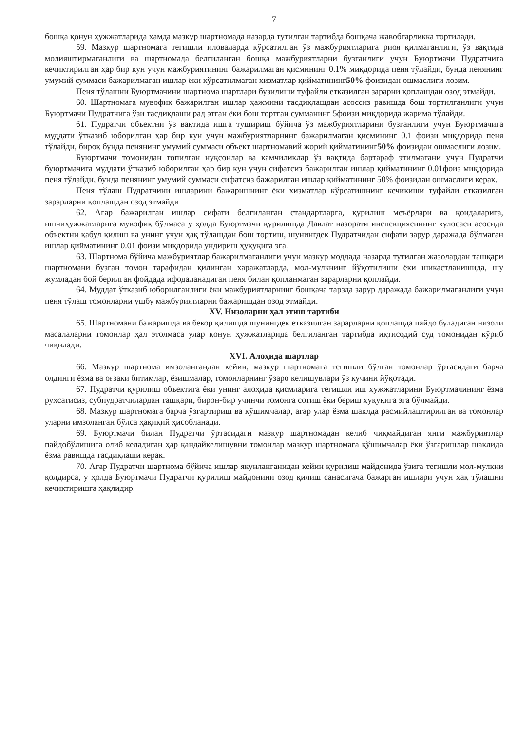7
бошқа қонун ҳужжатларида ҳамда мазкур шартномада назарда тутилган тартибда бошқача жавобгарликка тортилади.
59. Мазкур шартномага тегишли иловаларда кўрсатилган ўз мажбуриятларига риоя қилмаганлиги, ўз вақтида молияштирмаганлиги ва шартномада белгиланган бошқа мажбуриятларни бузганлиги учун Буюртмачи Пудратчига кечиктирилган ҳар бир кун учун мажбуриятининг бажарилмаган қисмининг 0.1% миқдорида пеня тўлайди, бунда пенянинг умумий суммаси бажарилмаган ишлар ёки кўрсатилмаган хизматлар қийматининг50% фоизидан ошмаслиги лозим.
Пеня тўлашни Буюртмачини шартнома шартлари бузилиши туфайли етказилган зарарни қоплашдан озод этмайди.
60. Шартномага мувофиқ бажарилган ишлар ҳажмини тасдиқлашдан асоссиз равишда бош тортилганлиги учун Буюртмачи Пудратчига ўзи тасдиқлаши рад этган ёки бош тортган сумманинг 5фоизи миқдорида жарима тўлайди.
61. Пудратчи объектни ўз вақтида ишга тушириш бўйича ўз мажбуриятларини бузганлиги учун Буюртмачига муддати ўтказиб юборилган ҳар бир кун учун мажбуриятларнинг бажарилмаган қисмининг 0.1 фоизи миқдорида пеня тўлайди, бироқ бунда пенянинг умумий суммаси объект шартномавий жорий қийматининг50% фоизидан ошмаслиги лозим.
Буюртмачи томонидан топилган нуқсонлар ва камчиликлар ўз вақтида бартараф этилмагани учун Пудратчи буюртмачига муддати ўтказиб юборилган ҳар бир кун учун сифатсиз бажарилган ишлар қийматининг 0.01фоиз миқдорида пеня тўлайди, бунда пенянинг умумий суммаси сифатсиз бажарилган ишлар қийматининг 50% фоизидан ошмаслиги керак.
Пеня тўлаш Пудратчини ишларини бажаришнинг ёки хизматлар кўрсатишнинг кечикиши туфайли етказилган зарарларни қоплашдан озод этмайди
62. Агар бажарилган ишлар сифати белгиланган стандартларга, қурилиш меъёрлари ва қоидаларига, ишчиҳужжатларига мувофиқ бўлмаса у ҳолда Буюртмачи қурилишда Давлат назорати инспекциясининг хулосаси асосида объектни қабул қилиш ва унинг учун ҳақ тўлашдан бош тортиш, шунингдек Пудратчидан сифати зарур даражада бўлмаган ишлар қийматининг 0.01 фоизи миқдорида ундириш ҳуқуқига эга.
63. Шартнома бўйича мажбуриятлар бажарилмаганлиги учун мазкур моддада назарда тутилган жазолардан ташқари шартномани бузган томон тарафидан қилинган харажатларда, мол-мулкнинг йўқотилиши ёки шикастланишида, шу жумладан бой берилган фойдада ифодаланадиган пеня билан қопланмаган зарарларни қоплайди.
64. Муддат ўтказиб юборилганлиги ёки мажбуриятларнинг бошқача тарзда зарур даражада бажарилмаганлиги учун пеня тўлаш томонларни ушбу мажбуриятларни бажаришдан озод этмайди.
XV. Низоларни ҳал этиш тартиби
65. Шартномани бажаришда ва бекор қилишда шунингдек етказилган зарарларни қоплашда пайдо буладиган низоли масалаларни томонлар ҳал этолмаса улар қонун ҳужжатларида белгиланган тартибда иқтисодий суд томонидан кўриб чиқилади.
XVI. Алоҳида шартлар
66. Мазкур шартнома имзолангандан кейин, мазкур шартномага тегишли бўлган томонлар ўртасидаги барча олдинги ёзма ва оғзаки битимлар, ёзишмалар, томонларнинг ўзаро келишувлари ўз кучини йўқотади.
67. Пудратчи қурилиш объектига ёки унинг алоҳида қисмларига тегишли иш ҳужжатларини Буюртмачининг ёзма рухсатисиз, субпудратчилардан ташқари, бирон-бир учинчи томонга сотиш ёки бериш ҳуқуқига эга бўлмайди.
68. Мазкур шартномага барча ўзгартириш ва қўшимчалар, агар улар ёзма шаклда расмийлаштирилган ва томонлар уларни имзоланган бўлса ҳақиқий ҳисобланади.
69. Буюртмачи билан Пудратчи ўртасидаги мазкур шартномадан келиб чиқмайдиган янги мажбуриятлар пайдобўлишига олиб келадиган ҳар қандайкелишувни томонлар мазкур шартномага қўшимчалар ёки ўзгаришлар шаклида ёзма равишда тасдиқлаши керак.
70. Агар Пудратчи шартнома бўйича ишлар якунланганидан кейин қурилиш майдонида ўзига тегишли мол-мулкни қолдирса, у ҳолда Буюртмачи Пудратчи қурилиш майдонини озод қилиш санасигача бажарган ишлари учун ҳақ тўлашни кечиктиришга ҳақлидир.